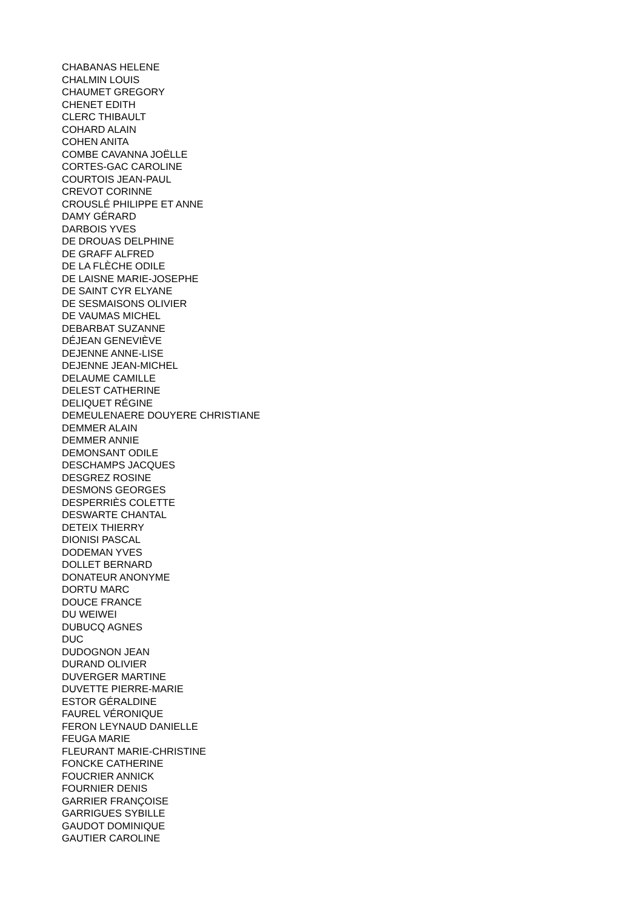CHABANAS HELENE
CHALMIN LOUIS
CHAUMET GREGORY
CHENET EDITH
CLERC THIBAULT
COHARD ALAIN
COHEN ANITA
COMBE CAVANNA JOËLLE
CORTES-GAC CAROLINE
COURTOIS JEAN-PAUL
CREVOT CORINNE
CROUSLÉ PHILIPPE ET ANNE
DAMY GÉRARD
DARBOIS YVES
DE DROUAS DELPHINE
DE GRAFF ALFRED
DE LA FLÈCHE ODILE
DE LAISNE MARIE-JOSEPHE
DE SAINT CYR ELYANE
DE SESMAISONS OLIVIER
DE VAUMAS MICHEL
DEBARBAT SUZANNE
DÉJEAN GENEVIÈVE
DEJENNE ANNE-LISE
DEJENNE JEAN-MICHEL
DELAUME CAMILLE
DELEST CATHERINE
DELIQUET RÉGINE
DEMEULENAERE DOUYERE CHRISTIANE
DEMMER ALAIN
DEMMER ANNIE
DEMONSANT ODILE
DESCHAMPS JACQUES
DESGREZ ROSINE
DESMONS GEORGES
DESPERRIÈS COLETTE
DESWARTE CHANTAL
DETEIX THIERRY
DIONISI PASCAL
DODEMAN YVES
DOLLET BERNARD
DONATEUR ANONYME
DORTU MARC
DOUCE FRANCE
DU WEIWEI
DUBUCQ AGNES
DUC
DUDOGNON JEAN
DURAND OLIVIER
DUVERGER MARTINE
DUVETTE PIERRE-MARIE
ESTOR GÉRALDINE
FAUREL VÉRONIQUE
FERON LEYNAUD DANIELLE
FEUGA MARIE
FLEURANT MARIE-CHRISTINE
FONCKE CATHERINE
FOUCRIER ANNICK
FOURNIER DENIS
GARRIER FRANÇOISE
GARRIGUES SYBILLE
GAUDOT DOMINIQUE
GAUTIER CAROLINE